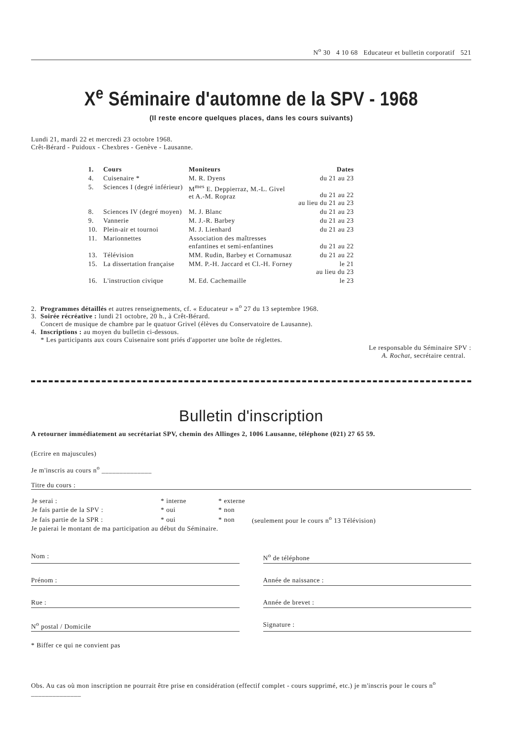N<sup>o</sup> 30 4 10 68 Educateur et bulletin corporatif 521
X<sup>e</sup> Séminaire d'automne de la SPV - 1968
(Il reste encore quelques places, dans les cours suivants)
Lundi 21, mardi 22 et mercredi 23 octobre 1968.
Crêt-Bérard - Puidoux - Chexbres - Genève - Lausanne.
| 1. | Cours | Moniteurs | Dates |
| --- | --- | --- | --- |
| 4. | Cuisenaire * | M. R. Dyens | du 21 au 23 |
| 5. | Sciences I (degré inférieur) | M<sup>mes</sup> E. Deppierraz, M.-L. Givel et A.-M. Ropraz | du 21 au 22 au lieu du 21 au 23 |
| 8. | Sciences IV (degré moyen) | M. J. Blanc | du 21 au 23 |
| 9. | Vannerie | M. J.-R. Barbey | du 21 au 23 |
| 10. | Plein-air et tournoi | M. J. Lienhard | du 21 au 23 |
| 11. | Marionnettes | Association des maîtresses enfantines et semi-enfantines | du 21 au 22 |
| 13. | Télévision | MM. Rudin, Barbey et Cornamusaz | du 21 au 22 |
| 15. | La dissertation française | MM. P.-H. Jaccard et Cl.-H. Forney | le 21 au lieu du 23 |
| 16. | L'instruction civique | M. Ed. Cachemaille | le 23 |
2. Programmes détaillés et autres renseignements, cf. « Educateur » n<sup>o</sup> 27 du 13 septembre 1968.
3. Soirée récréative : lundi 21 octobre, 20 h., à Crêt-Bérard.
Concert de musique de chambre par le quatuor Grivel (élèves du Conservatoire de Lausanne).
4. Inscriptions : au moyen du bulletin ci-dessous.
* Les participants aux cours Cuisenaire sont priés d'apporter une boîte de réglettes.
Le responsable du Séminaire SPV :
A. Rochat, secrétaire central.
Bulletin d'inscription
A retourner immédiatement au secrétariat SPV, chemin des Allinges 2, 1006 Lausanne, téléphone (021) 27 65 59.
(Ecrire en majuscules)
Je m'inscris au cours n<sup>o</sup> ______________
Titre du cours :
| Je serai : | * interne | * externe | |
| Je fais partie de la SPV : | * oui | * non | |
| Je fais partie de la SPR : | * oui | * non | (seulement pour le cours n<sup>o</sup> 13 Télévision) |
Je paierai le montant de ma participation au début du Séminaire.
Nom : N<sup>o</sup> de téléphone
Prénom : Année de naissance :
Rue : Année de brevet :
N<sup>o</sup> postal / Domicile Signature :
* Biffer ce qui ne convient pas
Obs. Au cas où mon inscription ne pourrait être prise en considération (effectif complet - cours supprimé, etc.) je m'inscris pour le cours n<sup>o</sup> ______________